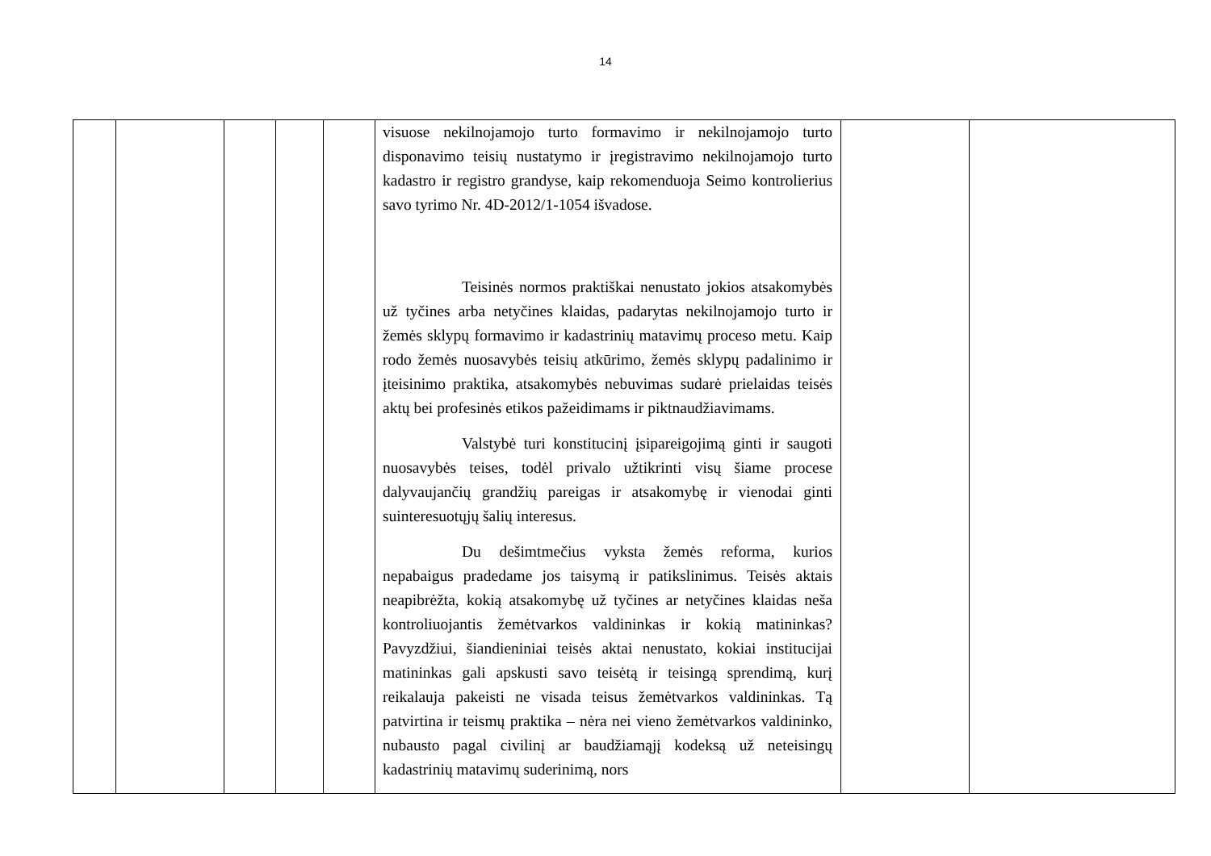14
| | | | | | visuose nekilnojamojo turto formavimo ir nekilnojamojo turto disponavimo teisių nustatymo ir įregistravimo nekilnojamojo turto kadastro ir registro grandyse, kaip rekomenduoja Seimo kontrolierius savo tyrimo Nr. 4D-2012/1-1054 išvadose. Teisinės normos praktiškai nenustato jokios atsakomybės už tyčines arba netyčines klaidas, padarytas nekilnojamojo turto ir žemės sklypų formavimo ir kadastrinių matavimų proceso metu. Kaip rodo žemės nuosavybės teisių atkūrimo, žemės sklypų padalinimo ir įteisinimo praktika, atsakomybės nebuvimas sudarė prielaidas teisės aktų bei profesinės etikos pažeidimams ir piktnaudžiavimams. Valstybė turi konstitucinį įsipareigojimą ginti ir saugoti nuosavybės teises, todėl privalo užtikrinti visų šiame procese dalyvaujančių grandžių pareigas ir atsakomybę ir vienodai ginti suinteresuotųjų šalių interesus. Du dešimtmečius vyksta žemės reforma, kurios nepabaigus pradedame jos taisymą ir patikslinimus. Teisės aktais neapibrėžta, kokią atsakomybę už tyčines ar netyčines klaidas neša kontroliuojantis žemėtvarkos valdininkas ir kokią matininkas? Pavyzdžiui, šiandieniniai teisės aktai nenustato, kokiai institucijai matininkas gali apskusti savo teisėtą ir teisingą sprendimą, kurį reikalauja pakeisti ne visada teisus žemėtvarkos valdininkas. Tą patvirtina ir teismų praktika – nėra nei vieno žemėtvarkos valdininko, nubausto pagal civilinį ar baudžiamąjį kodeksą už neteisingų kadastrinių matavimų suderinimą, nors | | |